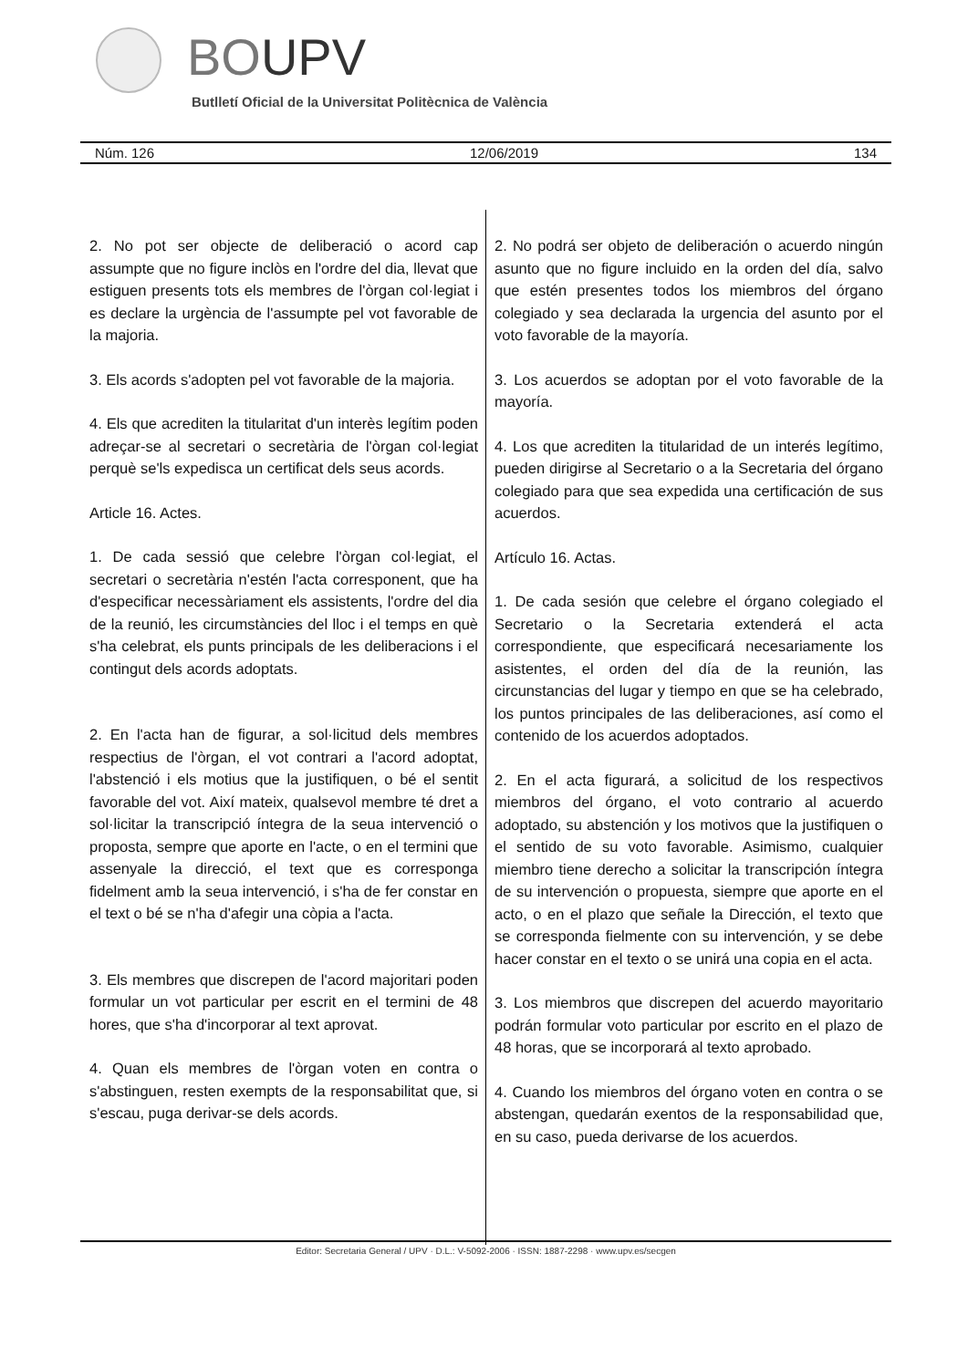BOUPV
Butlletí Oficial de la Universitat Politècnica de València
Núm. 126 12/06/2019 134
2. No pot ser objecte de deliberació o acord cap assumpte que no figure inclòs en l'ordre del dia, llevat que estiguen presents tots els membres de l'òrgan col·legiat i es declare la urgència de l'assumpte pel vot favorable de la majoria.
3. Els acords s'adopten pel vot favorable de la majoria.
4. Els que acrediten la titularitat d'un interès legítim poden adreçar-se al secretari o secretària de l'òrgan col·legiat perquè se'ls expedisca un certificat dels seus acords.
Article 16. Actes.
1. De cada sessió que celebre l'òrgan col·legiat, el secretari o secretària n'estén l'acta corresponent, que ha d'especificar necessàriament els assistents, l'ordre del dia de la reunió, les circumstàncies del lloc i el temps en què s'ha celebrat, els punts principals de les deliberacions i el contingut dels acords adoptats.
2. En l'acta han de figurar, a sol·licitud dels membres respectius de l'òrgan, el vot contrari a l'acord adoptat, l'abstenció i els motius que la justifiquen, o bé el sentit favorable del vot. Així mateix, qualsevol membre té dret a sol·licitar la transcripció íntegra de la seua intervenció o proposta, sempre que aporte en l'acte, o en el termini que assenyale la direcció, el text que es corresponga fidelment amb la seua intervenció, i s'ha de fer constar en el text o bé se n'ha d'afegir una còpia a l'acta.
3. Els membres que discrepen de l'acord majoritari poden formular un vot particular per escrit en el termini de 48 hores, que s'ha d'incorporar al text aprovat.
4. Quan els membres de l'òrgan voten en contra o s'abstinguen, resten exempts de la responsabilitat que, si s'escau, puga derivar-se dels acords.
2. No podrá ser objeto de deliberación o acuerdo ningún asunto que no figure incluido en la orden del día, salvo que estén presentes todos los miembros del órgano colegiado y sea declarada la urgencia del asunto por el voto favorable de la mayoría.
3. Los acuerdos se adoptan por el voto favorable de la mayoría.
4. Los que acrediten la titularidad de un interés legítimo, pueden dirigirse al Secretario o a la Secretaria del órgano colegiado para que sea expedida una certificación de sus acuerdos.
Artículo 16. Actas.
1. De cada sesión que celebre el órgano colegiado el Secretario o la Secretaria extenderá el acta correspondiente, que especificará necesariamente los asistentes, el orden del día de la reunión, las circunstancias del lugar y tiempo en que se ha celebrado, los puntos principales de las deliberaciones, así como el contenido de los acuerdos adoptados.
2. En el acta figurará, a solicitud de los respectivos miembros del órgano, el voto contrario al acuerdo adoptado, su abstención y los motivos que la justifiquen o el sentido de su voto favorable. Asimismo, cualquier miembro tiene derecho a solicitar la transcripción íntegra de su intervención o propuesta, siempre que aporte en el acto, o en el plazo que señale la Dirección, el texto que se corresponda fielmente con su intervención, y se debe hacer constar en el texto o se unirá una copia en el acta.
3. Los miembros que discrepen del acuerdo mayoritario podrán formular voto particular por escrito en el plazo de 48 horas, que se incorporará al texto aprobado.
4. Cuando los miembros del órgano voten en contra o se abstengan, quedarán exentos de la responsabilidad que, en su caso, pueda derivarse de los acuerdos.
Editor: Secretaria General / UPV · D.L.: V-5092-2006 · ISSN: 1887-2298 · www.upv.es/secgen